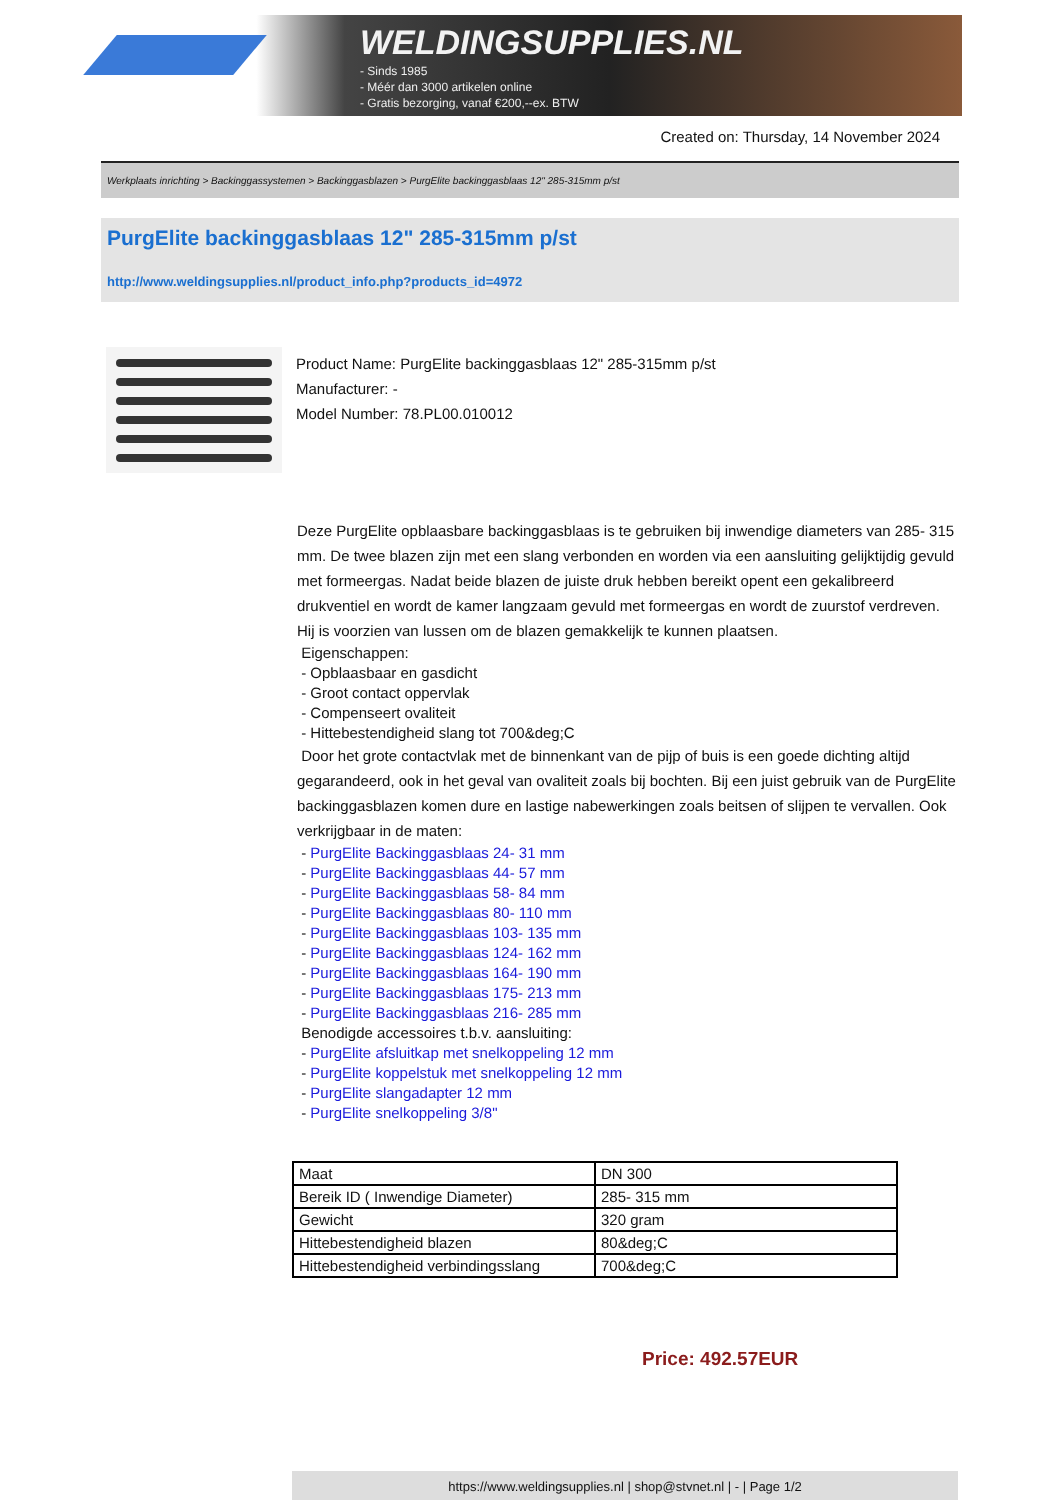WELDINGSUPPLIES.NL
- Sinds 1985
- Méér dan 3000 artikelen online
- Gratis bezorging, vanaf €200,--ex. BTW
Created on: Thursday, 14 November 2024
Werkplaats inrichting > Backinggassystemen > Backinggasblazen > PurgElite backinggasblaas 12" 285-315mm p/st
PurgElite backinggasblaas 12" 285-315mm p/st
http://www.weldingsupplies.nl/product_info.php?products_id=4972
Product Name: PurgElite backinggasblaas 12" 285-315mm p/st
Manufacturer: -
Model Number: 78.PL00.010012
Deze PurgElite opblaasbare backinggasblaas is te gebruiken bij inwendige diameters van 285- 315 mm. De twee blazen zijn met een slang verbonden en worden via een aansluiting gelijktijdig gevuld met formeergas. Nadat beide blazen de juiste druk hebben bereikt opent een gekalibreerd drukventiel en wordt de kamer langzaam gevuld met formeergas en wordt de zuurstof verdreven. Hij is voorzien van lussen om de blazen gemakkelijk te kunnen plaatsen.
Eigenschappen:
- Opblaasbaar en gasdicht
- Groot contact oppervlak
- Compenseert ovaliteit
- Hittebestendigheid slang tot 700&deg;C
Door het grote contactvlak met de binnenkant van de pijp of buis is een goede dichting altijd gegarandeerd, ook in het geval van ovaliteit zoals bij bochten. Bij een juist gebruik van de PurgElite backinggasblazen komen dure en lastige nabewerkingen zoals beitsen of slijpen te vervallen. Ook verkrijgbaar in de maten:
- PurgElite Backinggasblaas 24- 31 mm
- PurgElite Backinggasblaas 44- 57 mm
- PurgElite Backinggasblaas 58- 84 mm
- PurgElite Backinggasblaas 80- 110 mm
- PurgElite Backinggasblaas 103- 135 mm
- PurgElite Backinggasblaas 124- 162 mm
- PurgElite Backinggasblaas 164- 190 mm
- PurgElite Backinggasblaas 175- 213 mm
- PurgElite Backinggasblaas 216- 285 mm
Benodigde accessoires t.b.v. aansluiting:
- PurgElite afsluitkap met snelkoppeling 12 mm
- PurgElite koppelstuk met snelkoppeling 12 mm
- PurgElite slangadapter 12 mm
- PurgElite snelkoppeling 3/8"
| Maat | DN 300 |
| Bereik ID ( Inwendige Diameter) | 285- 315 mm |
| Gewicht | 320 gram |
| Hittebestendigheid blazen | 80&deg;C |
| Hittebestendigheid verbindingsslang | 700&deg;C |
Price: 492.57EUR
https://www.weldingsupplies.nl | shop@stvnet.nl | - | Page 1/2